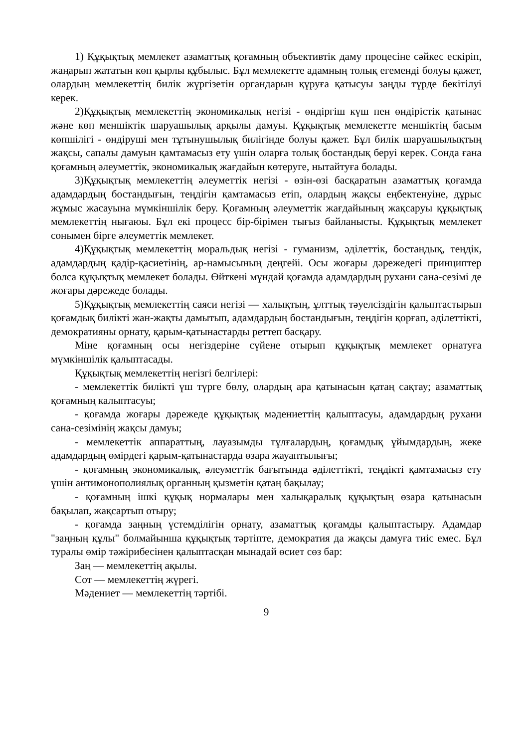1) Құқықтық мемлекет азаматтық қоғамның объективтік даму процесіне сәйкес ескіріп, жаңарып жататын көп қырлы құбылыс. Бұл мемлекетте адамның толық егеменді болуы қажет, олардың мемлекеттің билік жүргізетін органдарын құруға қатысуы заңды түрде бекітілуі керек.
2)Құқықтық мемлекеттің экономикалық негізі - өндіргіш күш пен өндірістік қатынас және көп меншіктік шаруашылық арқылы дамуы. Құқықтық мемлекетте меншіктің басым көпшілігі - өндіруші мен тұтынушылық билігінде болуы қажет. Бұл билік шаруашылықтың жақсы, сапалы дамуын қамтамасыз ету үшін оларға толық бостандық беруі керек. Сонда ғана қоғамның әлеуметтік, экономикалық жағдайын көтеруге, нытайтуға болады.
3)Құқықтық мемлекеттің әлеуметтік негізі - өзін-өзі басқаратын азаматтық қоғамда адамдардың бостандығын, теңдігін қамтамасыз етіп, олардың жақсы еңбектенуіне, дұрыс жұмыс жасауына мүмкіншілік беру. Қоғамның әлеуметтік жағдайының жақсаруы құқықтық мемлекеттің нығаюы. Бұл екі процесс бір-бірімен тығыз байланысты. Құқықтық мемлекет сонымен бірге әлеуметтік мемлекет.
4)Құқықтық мемлекеттің моральдық негізі - гуманизм, әділеттік, бостандық, теңдік, адамдардың қадір-қасиетінің, ар-намысының деңгейі. Осы жоғары дәрежедегі принциптер болса құқықтық мемлекет болады. Өйткені мұндай қоғамда адамдардың рухани сана-сезімі де жоғары дәрежеде болады.
5)Құқықтық мемлекеттің саяси негізі — халықтың, ұлттық тәуелсіздігін қалыптастырып қоғамдық билікті жан-жақты дамытып, адамдардың бостандығын, теңдігін қорғап, әділеттікті, демократияны орнату, қарым-қатынастарды реттеп басқару.
Міне қоғамның осы негіздеріне сүйене отырып құқықтық мемлекет орнатуға мүмкіншілік қалыптасады.
Құқықтық мемлекеттің негізгі белгілері:
- мемлекеттік билікті үш түрге бөлу, олардың ара қатынасын қатаң сақтау; азаматтық қоғамның калыптасуы;
- қоғамда жоғары дәрежеде құқықтық мәдениеттің қалыптасуы, адамдардың рухани сана-сезімінің жақсы дамуы;
- мемлекеттік аппараттың, лауазымды тұлғалардың, қоғамдық ұйымдардың, жеке адамдардың өмірдегі қарым-қатынастарда өзара жауаптылығы;
- қоғамның экономикалық, әлеуметтік бағытында әділеттікті, теңдікті қамтамасыз ету үшін антимонополиялық органның қызметін қатаң бақылау;
- қоғамның ішкі құқық нормалары мен халықаралық құқықтың өзара қатынасын бақылап, жақсартып отыру;
- қоғамда заңның үстемділігін орнату, азаматтық қоғамды қалыптастыру. Адамдар "заңның құлы" болмайынша құқықтық тәртіпте, демократия да жақсы дамуға тиіс емес. Бұл туралы өмір тәжірибесінен қалыптасқан мынадай өсиет сөз бар:
Заң — мемлекеттің ақылы.
Сот — мемлекеттің жүрегі.
Мәдениет — мемлекеттің тәртібі.
9